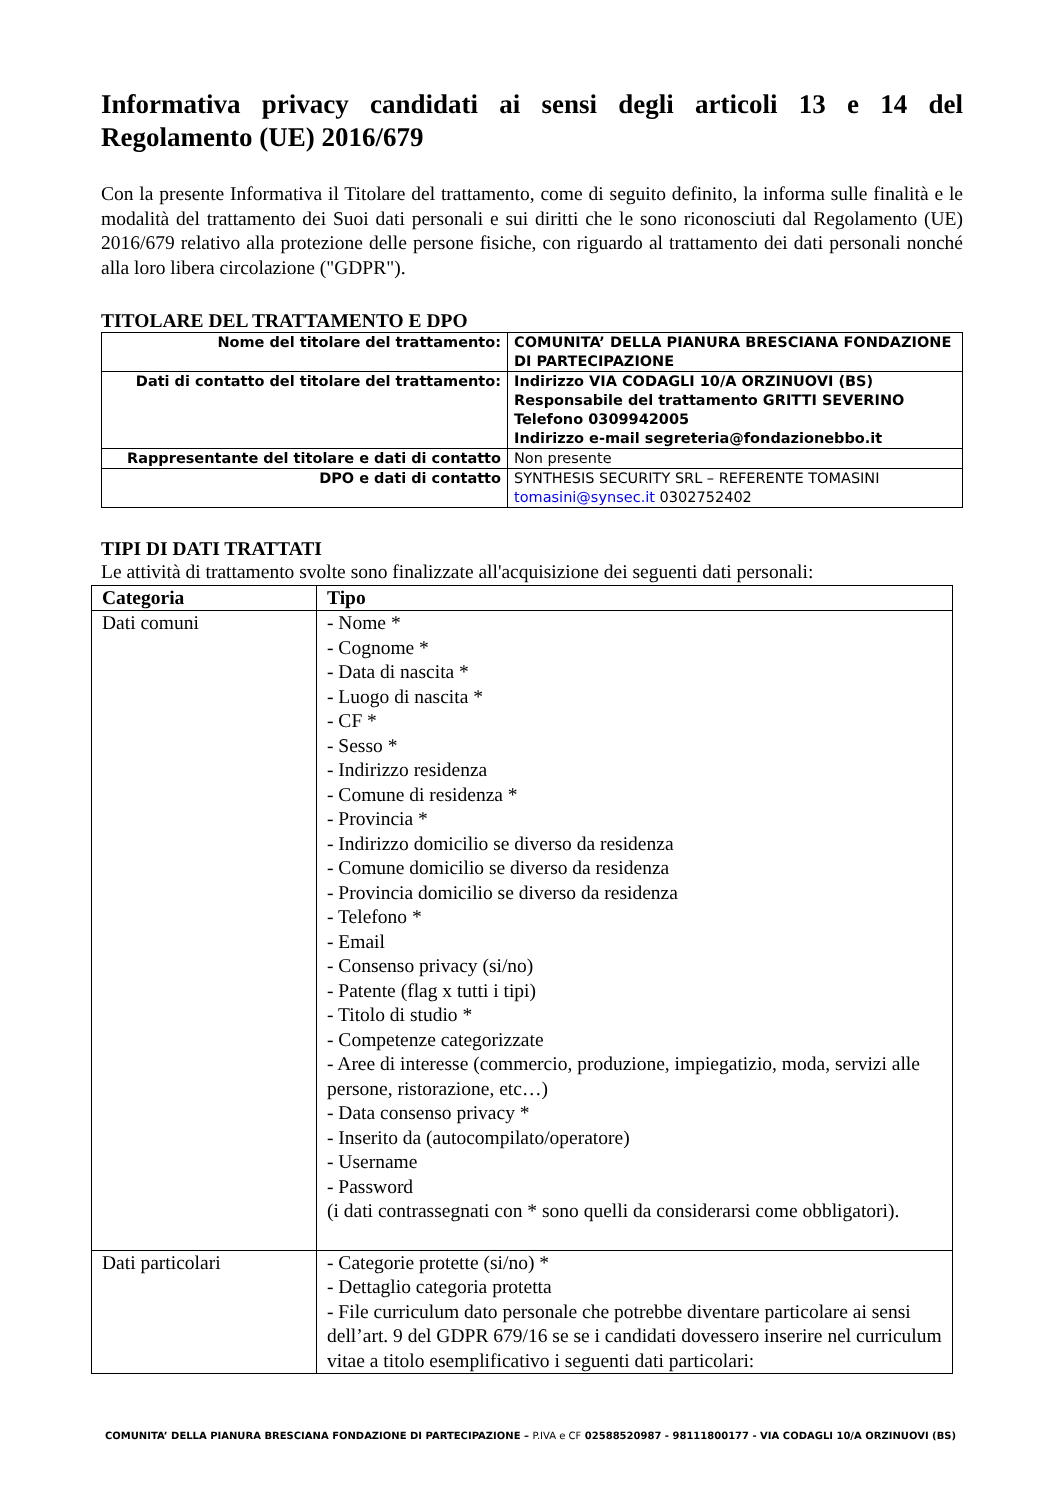Informativa privacy candidati ai sensi degli articoli 13 e 14 del Regolamento (UE) 2016/679
Con la presente Informativa il Titolare del trattamento, come di seguito definito, la informa sulle finalità e le modalità del trattamento dei Suoi dati personali e sui diritti che le sono riconosciuti dal Regolamento (UE) 2016/679 relativo alla protezione delle persone fisiche, con riguardo al trattamento dei dati personali nonché alla loro libera circolazione ("GDPR").
TITOLARE DEL TRATTAMENTO E DPO
| Nome del titolare del trattamento: | COMUNITA’ DELLA PIANURA BRESCIANA FONDAZIONE DI PARTECIPAZIONE |
| Dati di contatto del titolare del trattamento: | Indirizzo VIA CODAGLI 10/A ORZINUOVI (BS) Responsabile del trattamento GRITTI SEVERINO Telefono 0309942005 Indirizzo e-mail segreteria@fondazionebbo.it |
| Rappresentante del titolare e dati di contatto | Non presente |
| DPO e dati di contatto | SYNTHESIS SECURITY SRL – REFERENTE TOMASINI tomasini@synsec.it 0302752402 |
TIPI DI DATI TRATTATI
Le attività di trattamento svolte sono finalizzate all'acquisizione dei seguenti dati personali:
| Categoria | Tipo |
| --- | --- |
| Dati comuni | - Nome * - Cognome * - Data di nascita * - Luogo di nascita * - CF * - Sesso * - Indirizzo residenza - Comune di residenza * - Provincia * - Indirizzo domicilio se diverso da residenza - Comune domicilio se diverso da residenza - Provincia domicilio se diverso da residenza - Telefono * - Email - Consenso privacy (si/no) - Patente (flag x tutti i tipi) - Titolo di studio * - Competenze categorizzate - Aree di interesse (commercio, produzione, impiegatizio, moda, servizi alle persone, ristorazione, etc…) - Data consenso privacy * - Inserito da (autocompilato/operatore) - Username - Password (i dati contrassegnati con * sono quelli da considerarsi come obbligatori). |
| Dati particolari | - Categorie protette (si/no) * - Dettaglio categoria protetta - File curriculum dato personale che potrebbe diventare particolare ai sensi dell’art. 9 del GDPR 679/16 se se i candidati dovessero inserire nel curriculum vitae a titolo esemplificativo i seguenti dati particolari: |
COMUNITA’ DELLA PIANURA BRESCIANA FONDAZIONE DI PARTECIPAZIONE – P.IVA e CF 02588520987 - 98111800177 - VIA CODAGLI 10/A ORZINUOVI (BS)